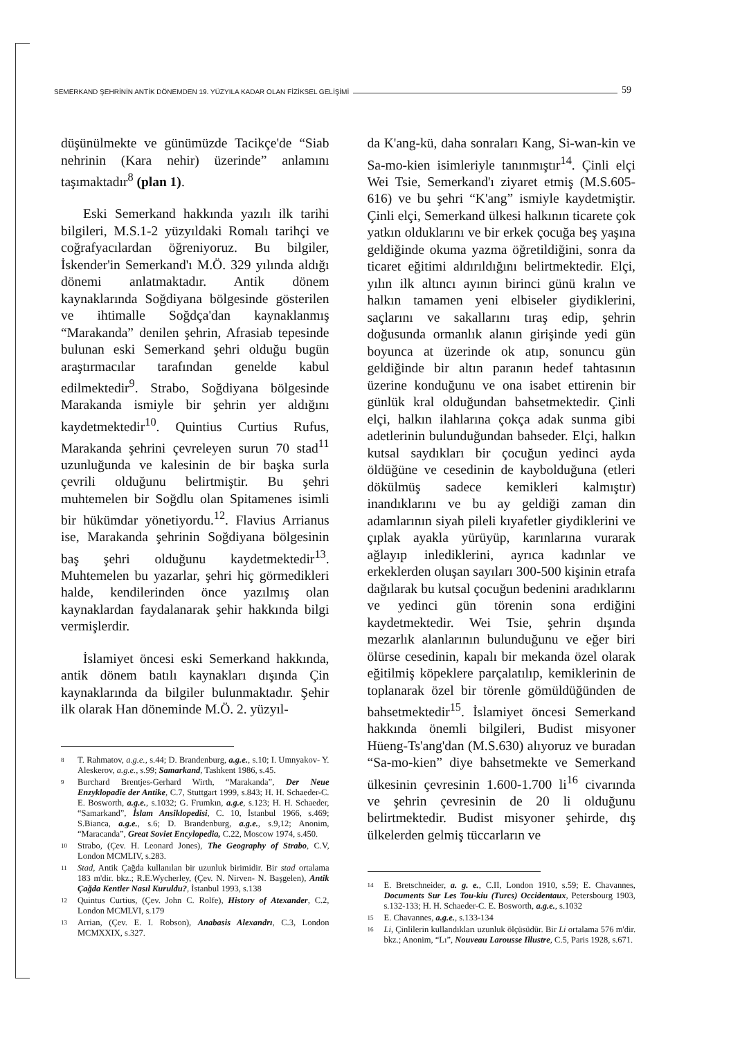SEMERKAND ŞEHRİNİN ANTİK DÖNEMDEN 19. YÜZYILA KADAR OLAN FİZİKSEL GELİŞİMİ 59
düşünülmekte ve günümüzde Tacikçe'de “Siab nehrinin (Kara nehir) üzerinde” anlamını taşımaktadır<sup>8</sup> (plan 1).
Eski Semerkand hakkında yazılı ilk tarihi bilgileri, M.S.1-2 yüzyıldaki Romalı tarihçi ve coğrafyacılardan öğreniyoruz. Bu bilgiler, İskender'in Semerkand'ı M.Ö. 329 yılında aldığı dönemi anlatmaktadır. Antik dönem kaynaklarında Soğdiyana bölgesinde gösterilen ve ihtimalle Soğdça'dan kaynaklanmış “Marakanda” denilen şehrin, Afrasiab tepesinde bulunan eski Semerkand şehri olduğu bugün araştırmacılar tarafından genelde kabul edilmektedir<sup>9</sup>. Strabo, Soğdiyana bölgesinde Marakanda ismiyle bir şehrin yer aldığını kaydetmektedir<sup>10</sup>. Quintius Curtius Rufus, Marakanda şehrini çevreleyen surun 70 stad<sup>11</sup> uzunluğunda ve kalesinin de bir başka surla çevrili olduğunu belirtmiştir. Bu şehri muhtemelen bir Soğdlu olan Spitamenes isimli bir hükümdar yönetiyordu.<sup>12</sup>. Flavius Arrianus ise, Marakanda şehrinin Soğdiyana bölgesinin baş şehri olduğunu kaydetmektedir<sup>13</sup>. Muhtemelen bu yazarlar, şehri hiç görmedikleri halde, kendilerinden önce yazılmış olan kaynaklardan faydalanarak şehir hakkında bilgi vermişlerdir.
İslamiyet öncesi eski Semerkand hakkında, antik dönem batılı kaynakları dışında Çin kaynaklarında da bilgiler bulunmaktadır. Şehir ilk olarak Han döneminde M.Ö. 2. yüzyıl-
<sup>8</sup> T. Rahmatov, a.g.e., s.44; D. Brandenburg, a.g.e., s.10; I. Umnyakov- Y. Aleskerov, a.g.e., s.99; Samarkand, Tashkent 1986, s.45.
<sup>9</sup> Burchard Brentjes-Gerhard Wirth, “Marakanda”, Der Neue Enzyklopadie der Antike, C.7, Stuttgart 1999, s.843; H. H. Schaeder-C. E. Bosworth, a.g.e., s.1032; G. Frumkın, a.g.e, s.123; H. H. Schaeder, “Samarkand”, İslam Ansiklopedisi, C. 10, İstanbul 1966, s.469; S.Bianca, a.g.e., s.6; D. Brandenburg, a.g.e., s.9,12; Anonim, “Maracanda”, Great Soviet Encylopedia, C.22, Moscow 1974, s.450.
<sup>10</sup> Strabo, (Çev. H. Leonard Jones), The Geography of Strabo, C.V, London MCMLIV, s.283.
<sup>11</sup> Stad, Antik Çağda kullanılan bir uzunluk birimidir. Bir stad ortalama 183 m'dir. bkz.; R.E.Wycherley, (Çev. N. Nirven- N. Başgelen), Antik Çağda Kentler Nasıl Kuruldu?, İstanbul 1993, s.138
<sup>12</sup> Quintus Curtius, (Çev. John C. Rolfe), History of Atexander, C.2, London MCMLVI, s.179
<sup>13</sup> Arrian, (Çev. E. I. Robson), Anabasis Alexandrı, C.3, London MCMXXIX, s.327.
da K'ang-kü, daha sonraları Kang, Si-wan-kin ve Sa-mo-kien isimleriyle tanınmıştır<sup>14</sup>. Çinli elçi Wei Tsie, Semerkand'ı ziyaret etmiş (M.S.605-616) ve bu şehri “K'ang” ismiyle kaydetmiştir. Çinli elçi, Semerkand ülkesi halkının ticarete çok yatkın olduklarını ve bir erkek çocuğa beş yaşına geldiğinde okuma yazma öğretildiğini, sonra da ticaret eğitimi aldırıldığını belirtmektedir. Elçi, yılın ilk altıncı ayının birinci günü kralın ve halkın tamamen yeni elbiseler giydiklerini, saçlarını ve sakallarını tıraş edip, şehrin doğusunda ormanlık alanın girişinde yedi gün boyunca at üzerinde ok atıp, sonuncu gün geldiğinde bir altın paranın hedef tahtasının üzerine konduğunu ve ona isabet ettirenin bir günlük kral olduğundan bahsetmektedir. Çinli elçi, halkın ilahlarına çokça adak sunma gibi adetlerinin bulunduğundan bahseder. Elçi, halkın kutsal saydıkları bir çocuğun yedinci ayda öldüğüne ve cesedinin de kaybolduğuna (etleri dökülmüş sadece kemikleri kalmıştır) inandıklarını ve bu ay geldiği zaman din adamlarının siyah pileli kıyafetler giydiklerini ve çıplak ayakla yürüyüp, karınlarına vurarak ağlayıp inlediklerini, ayrıca kadınlar ve erkeklerden oluşan sayıları 300-500 kişinin etrafa dağılarak bu kutsal çocuğun bedenini aradıklarını ve yedinci gün törenin sona erdiğini kaydetmektedir. Wei Tsie, şehrin dışında mezarlık alanlarının bulunduğunu ve eğer biri ölürse cesedinin, kapalı bir mekanda özel olarak eğitilmiş köpeklere parçalatılıp, kemiklerinin de toplanarak özel bir törenle gömüldüğünden de bahsetmektedir<sup>15</sup>. İslamiyet öncesi Semerkand hakkında önemli bilgileri, Budist misyoner Hüeng-Ts'ang'dan (M.S.630) alıyoruz ve buradan “Sa-mo-kien” diye bahsetmekte ve Semerkand ülkesinin çevresinin 1.600-1.700 li<sup>16</sup> civarında ve şehrin çevresinin de 20 li olduğunu belirtmektedir. Budist misyoner şehirde, dış ülkelerden gelmiş tüccarların ve
<sup>14</sup> E. Bretschneider, a. g. e., C.II, London 1910, s.59; E. Chavannes, Documents Sur Les Tou-kiu (Turcs) Occidentaux, Petersbourg 1903, s.132-133; H. H. Schaeder-C. E. Bosworth, a.g.e., s.1032
<sup>15</sup> E. Chavannes, a.g.e., s.133-134
<sup>16</sup> Li, Çinlilerin kullandıkları uzunluk ölçüsüdür. Bir Li ortalama 576 m'dir. bkz.; Anonim, “Lı”, Nouveau Larousse Illustre, C.5, Paris 1928, s.671.